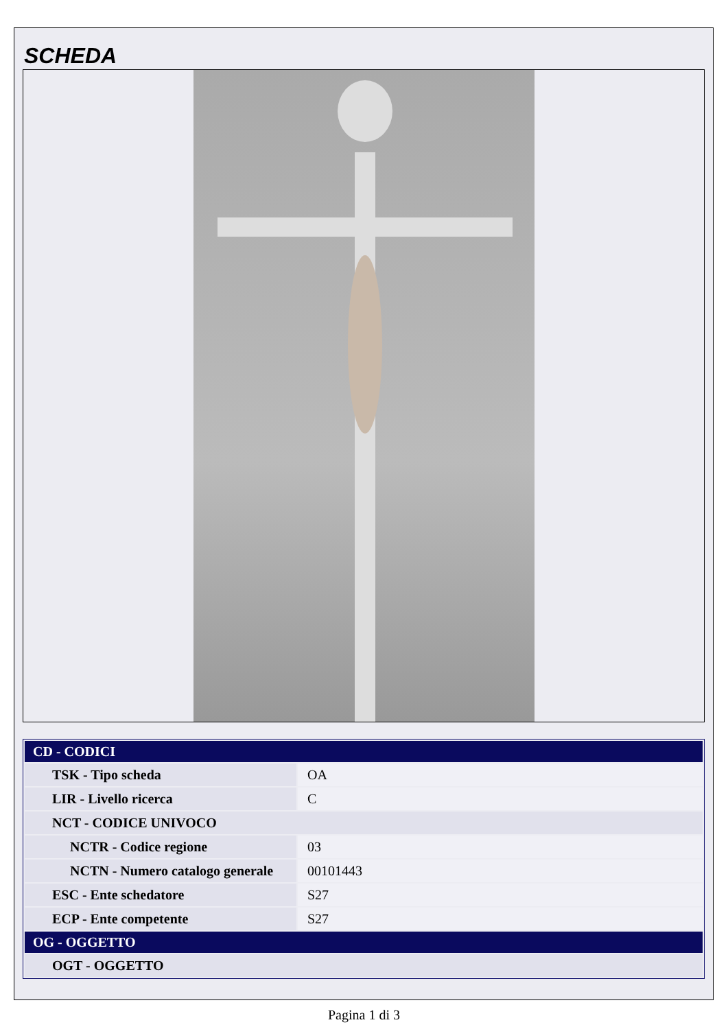SCHEDA
| CD - CODICI | |
| TSK - Tipo scheda | OA |
| LIR - Livello ricerca | C |
| NCT - CODICE UNIVOCO | |
| NCTR - Codice regione | 03 |
| NCTN - Numero catalogo generale | 00101443 |
| ESC - Ente schedatore | S27 |
| ECP - Ente competente | S27 |
| OG - OGGETTO | |
| OGT - OGGETTO | |
Pagina 1 di 3